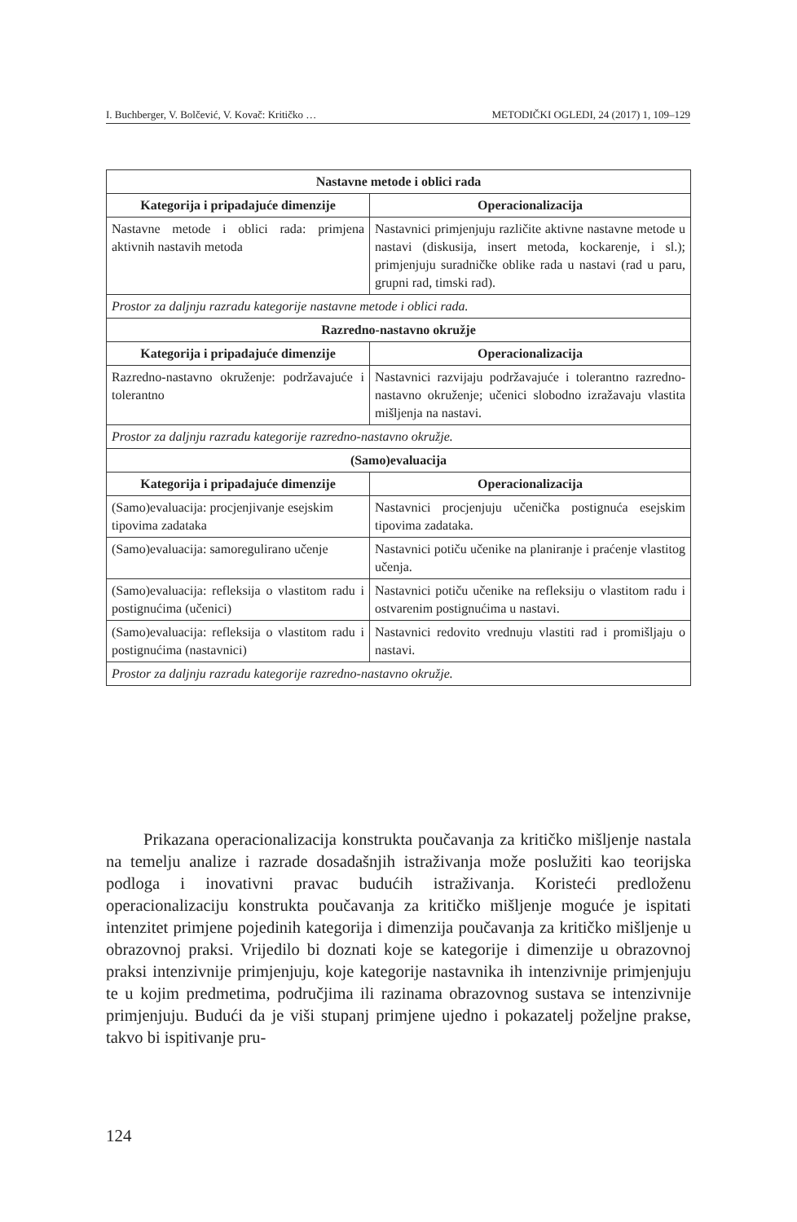I. Buchberger, V. Bolčević, V. Kovač: Kritičko … METODIČKI OGLEDI, 24 (2017) 1, 109–129
| Nastavne metode i oblici rada | |
| --- | --- |
| Kategorija i pripadajuće dimenzije | Operacionalizacija |
| Nastavne metode i oblici rada: primjena aktivnih nastavih metoda | Nastavnici primjenjuju različite aktivne nastavne metode u nastavi (diskusija, insert metoda, kockarenje, i sl.); primjenjuju suradničke oblike rada u nastavi (rad u paru, grupni rad, timski rad). |
| Prostor za daljnju razradu kategorije nastavne metode i oblici rada. | |
| Razredno-nastavno okružje | |
| Kategorija i pripadajuće dimenzije | Operacionalizacija |
| Razredno-nastavno okruženje: podržavajuće i tolerantno | Nastavnici razvijaju podržavajuće i tolerantno razredno-nastavno okruženje; učenici slobodno izražavaju vlastita mišljenja na nastavi. |
| Prostor za daljnju razradu kategorije razredno-nastavno okružje. | |
| (Samo)evaluacija | |
| Kategorija i pripadajuće dimenzije | Operacionalizacija |
| (Samo)evaluacija: procjenjivanje esejskim tipovima zadataka | Nastavnici procjenjuju učenička postignuća esejskim tipovima zadataka. |
| (Samo)evaluacija: samoregulirano učenje | Nastavnici potiču učenike na planiranje i praćenje vlastitog učenja. |
| (Samo)evaluacija: refleksija o vlastitom radu i postignućima (učenici) | Nastavnici potiču učenike na refleksiju o vlastitom radu i ostvarenim postignućima u nastavi. |
| (Samo)evaluacija: refleksija o vlastitom radu i postignućima (nastavnici) | Nastavnici redovito vrednuju vlastiti rad i promišljaju o nastavi. |
| Prostor za daljnju razradu kategorije razredno-nastavno okružje. | |
Prikazana operacionalizacija konstrukta poučavanja za kritičko mišljenje nastala na temelju analize i razrade dosadašnjih istraživanja može poslužiti kao teorijska podloga i inovativni pravac budućih istraživanja. Koristeći predloženu operacionalizaciju konstrukta poučavanja za kritičko mišljenje moguće je ispitati intenzitet primjene pojedinih kategorija i dimenzija poučavanja za kritičko mišljenje u obrazovnoj praksi. Vrijedilo bi doznati koje se kategorije i dimenzije u obrazovnoj praksi intenzivnije primjenjuju, koje kategorije nastavnika ih intenzivnije primjenjuju te u kojim predmetima, područjima ili razinama obrazovnog sustava se intenzivnije primjenjuju. Budući da je viši stupanj primjene ujedno i pokazatelj poželjne prakse, takvo bi ispitivanje pru-
124